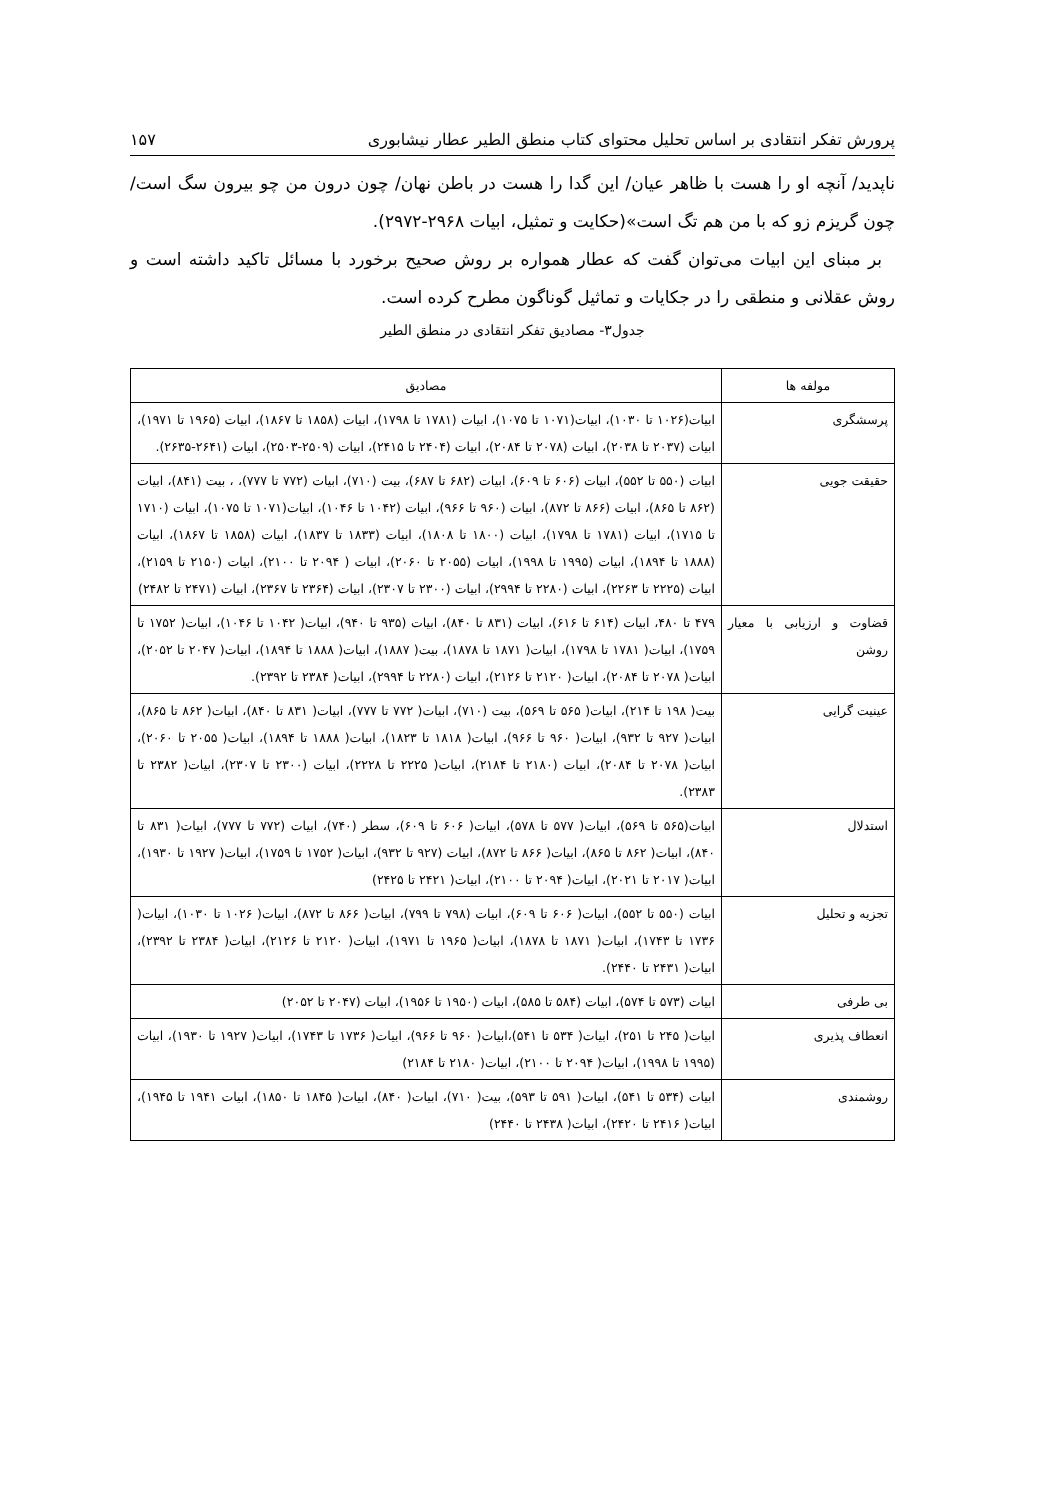پرورش تفکر انتقادی بر اساس تحلیل محتوای کتاب منطق الطیر عطار نیشابوری ۱۵۷
ناپدید/ آنچه او را هست با ظاهر عیان/ این گدا را هست در باطن نهان/ چون درون من چو بیرون سگ است/ چون گریزم زو که با من هم تگ است»(حکایت و تمثیل، ابیات ۲۹۶۸-۲۹۷۲).
بر مبنای این ابیات می‌توان گفت که عطار همواره بر روش صحیح برخورد با مسائل تاکید داشته است و روش عقلانی و منطقی را در جکایات و تماثیل گوناگون مطرح کرده است.
جدول۳- مصادیق تفکر انتقادی در منطق الطیر
| مولفه ها | مصادیق |
| --- | --- |
| پرسشگری | ابیات(۱۰۲۶ تا ۱۰۳۰)، ابیات(۱۰۷۱ تا ۱۰۷۵)، ابیات (۱۷۸۱ تا ۱۷۹۸)، ابیات (۱۸۵۸ تا ۱۸۶۷)، ابیات (۱۹۶۵ تا ۱۹۷۱)، ابیات (۲۰۳۷ تا ۲۰۳۸)، ابیات (۲۰۷۸ تا ۲۰۸۴)، ابیات (۲۴۰۴ تا ۲۴۱۵)، ابیات (۲۵۰۹-۲۵۰۳)، ابیات (۲۶۴۱-۲۶۳۵). |
| حقیقت جویی | ابیات (۵۵۰ تا ۵۵۲)، ابیات (۶۰۶ تا ۶۰۹)، ابیات (۶۸۲ تا ۶۸۷)، بیت (۷۱۰)، ابیات (۷۷۲ تا ۷۷۷)، ، بیت (۸۴۱)، ابیات (۸۶۲ تا ۸۶۵)، ابیات (۸۶۶ تا ۸۷۲)، ابیات (۹۶۰ تا ۹۶۶)، ابیات (۱۰۴۲ تا ۱۰۴۶)، ابیات(۱۰۷۱ تا ۱۰۷۵)، ابیات (۱۷۱۰ تا ۱۷۱۵)، ابیات (۱۷۸۱ تا ۱۷۹۸)، ابیات (۱۸۰۰ تا ۱۸۰۸)، ابیات (۱۸۳۳ تا ۱۸۳۷)، ابیات (۱۸۵۸ تا ۱۸۶۷)، ابیات (۱۸۸۸ تا ۱۸۹۴)، ابیات (۱۹۹۵ تا ۱۹۹۸)، ابیات (۲۰۵۵ تا ۲۰۶۰)، ابیات ( ۲۰۹۴ تا ۲۱۰۰)، ابیات (۲۱۵۰ تا ۲۱۵۹)، ابیات (۲۲۲۵ تا ۲۲۶۳)، ابیات (۲۲۸۰ تا ۲۹۹۴)، ابیات (۲۳۰۰ تا ۲۳۰۷)، ابیات (۲۳۶۴ تا ۲۳۶۷)، ابیات (۲۴۷۱ تا ۲۴۸۲) |
| قضاوت و ارزیابی با معیار روشن | ۴۷۹ تا ۴۸۰، ابیات (۶۱۴ تا ۶۱۶)، ابیات (۸۳۱ تا ۸۴۰)، ابیات (۹۳۵ تا ۹۴۰)، ابیات( ۱۰۴۲ تا ۱۰۴۶)، ابیات( ۱۷۵۲ تا ۱۷۵۹)، ابیات( ۱۷۸۱ تا ۱۷۹۸)، ابیات( ۱۸۷۱ تا ۱۸۷۸)، بیت( ۱۸۸۷)، ابیات( ۱۸۸۸ تا ۱۸۹۴)، ابیات( ۲۰۴۷ تا ۲۰۵۲)، ابیات( ۲۰۷۸ تا ۲۰۸۴)، ابیات( ۲۱۲۰ تا ۲۱۲۶)، ابیات (۲۲۸۰ تا ۲۹۹۴)، ابیات( ۲۳۸۴ تا ۲۳۹۲). |
| عینیت گرایی | بیت( ۱۹۸ تا ۲۱۴)، ابیات( ۵۶۵ تا ۵۶۹)، بیت (۷۱۰)، ابیات( ۷۷۲ تا ۷۷۷)، ابیات( ۸۳۱ تا ۸۴۰)، ابیات( ۸۶۲ تا ۸۶۵)، ابیات( ۹۲۷ تا ۹۳۲)، ابیات( ۹۶۰ تا ۹۶۶)، ابیات( ۱۸۱۸ تا ۱۸۲۳)، ابیات( ۱۸۸۸ تا ۱۸۹۴)، ابیات( ۲۰۵۵ تا ۲۰۶۰)، ابیات( ۲۰۷۸ تا ۲۰۸۴)، ابیات (۲۱۸۰ تا ۲۱۸۴)، ابیات( ۲۲۲۵ تا ۲۲۲۸)، ابیات (۲۳۰۰ تا ۲۳۰۷)، ابیات( ۲۳۸۲ تا ۲۳۸۳). |
| استدلال | ابیات(۵۶۵ تا ۵۶۹)، ابیات( ۵۷۷ تا ۵۷۸)، ابیات( ۶۰۶ تا ۶۰۹)، سطر (۷۴۰)، ابیات (۷۷۲ تا ۷۷۷)، ابیات( ۸۳۱ تا ۸۴۰)، ابیات( ۸۶۲ تا ۸۶۵)، ابیات( ۸۶۶ تا ۸۷۲)، ابیات (۹۲۷ تا ۹۳۲)، ابیات( ۱۷۵۲ تا ۱۷۵۹)، ابیات( ۱۹۲۷ تا ۱۹۳۰)، ابیات( ۲۰۱۷ تا ۲۰۲۱)، ابیات( ۲۰۹۴ تا ۲۱۰۰)، ابیات( ۲۴۲۱ تا ۲۴۲۵) |
| تجزیه و تحلیل | ابیات (۵۵۰ تا ۵۵۲)، ابیات( ۶۰۶ تا ۶۰۹)، ابیات (۷۹۸ تا ۷۹۹)، ابیات( ۸۶۶ تا ۸۷۲)، ابیات( ۱۰۲۶ تا ۱۰۳۰)، ابیات( ۱۷۳۶ تا ۱۷۴۳)، ابیات( ۱۸۷۱ تا ۱۸۷۸)، ابیات( ۱۹۶۵ تا ۱۹۷۱)، ابیات( ۲۱۲۰ تا ۲۱۲۶)، ابیات( ۲۳۸۴ تا ۲۳۹۲)، ابیات( ۲۴۳۱ تا ۲۴۴۰). |
| بی طرفی | ابیات (۵۷۳ تا ۵۷۴)، ابیات (۵۸۴ تا ۵۸۵)، ابیات (۱۹۵۰ تا ۱۹۵۶)، ابیات (۲۰۴۷ تا ۲۰۵۲) |
| انعطاف پذیری | ابیات( ۲۴۵ تا ۲۵۱)، ابیات( ۵۳۴ تا ۵۴۱)،ابیات( ۹۶۰ تا ۹۶۶)، ابیات( ۱۷۳۶ تا ۱۷۴۳)، ابیات( ۱۹۲۷ تا ۱۹۳۰)، ابیات (۱۹۹۵ تا ۱۹۹۸)، ابیات( ۲۰۹۴ تا ۲۱۰۰)، ابیات( ۲۱۸۰ تا ۲۱۸۴) |
| روشمندی | ابیات (۵۳۴ تا ۵۴۱)، ابیات( ۵۹۱ تا ۵۹۳)، بیت( ۷۱۰)، ابیات( ۸۴۰)، ابیات( ۱۸۴۵ تا ۱۸۵۰)، ابیات ۱۹۴۱ تا ۱۹۴۵)، ابیات( ۲۴۱۶ تا ۲۴۲۰)، ابیات( ۲۴۳۸ تا ۲۴۴۰) |